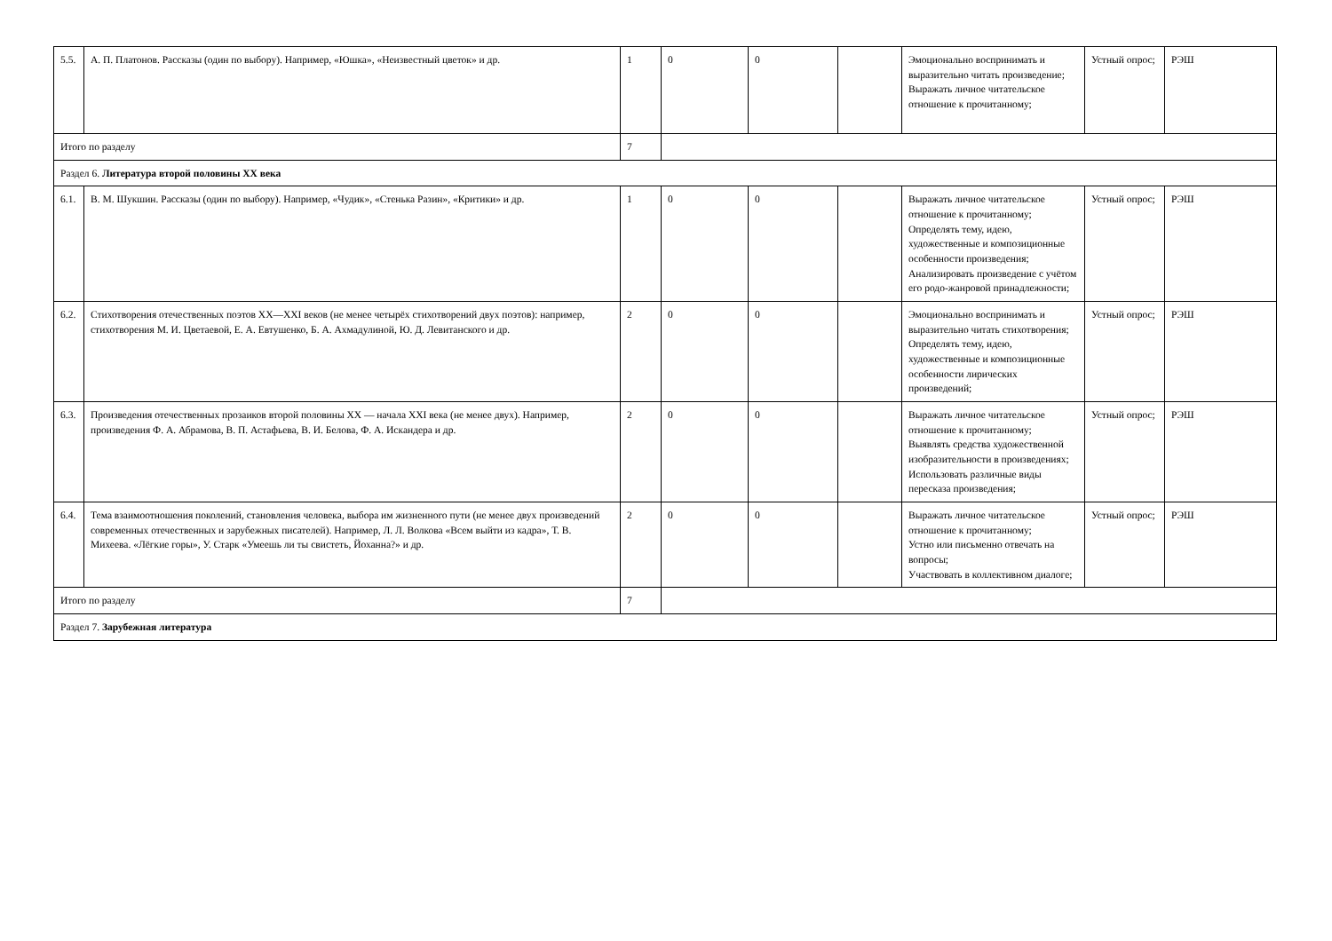| 5.5. | А. П. Платонов. Рассказы (один по выбору). Например, «Юшка», «Неизвестный цветок» и др. | 1 | 0 | 0 | | Эмоционально воспринимать и выразительно читать произведение; Выражать личное читательское отношение к прочитанному; | Устный опрос; | РЭШ |
| Итого по разделу | | 7 | | | | | | |
| Раздел 6. Литература второй половины XX века | | | | | | | | |
| 6.1. | В. М. Шукшин. Рассказы (один по выбору). Например, «Чудик», «Стенька Разин», «Критики» и др. | 1 | 0 | 0 | | Выражать личное читательское отношение к прочитанному; Определять тему, идею, художественные и композиционные особенности произведения; Анализировать произведение с учётом его родо-жанровой принадлежности; | Устный опрос; | РЭШ |
| 6.2. | Стихотворения отечественных поэтов XX—XXI веков (не менее четырёх стихотворений двух поэтов): например, стихотворения М. И. Цветаевой, Е. А. Евтушенко, Б. А. Ахмадулиной, Ю. Д. Левитанского и др. | 2 | 0 | 0 | | Эмоционально воспринимать и выразительно читать стихотворения; Определять тему, идею, художественные и композиционные особенности лирических произведений; | Устный опрос; | РЭШ |
| 6.3. | Произведения отечественных прозаиков второй половины XX — начала XXI века (не менее двух). Например, произведения Ф. А. Абрамова, В. П. Астафьева, В. И. Белова, Ф. А. Искандера и др. | 2 | 0 | 0 | | Выражать личное читательское отношение к прочитанному; Выявлять средства художественной изобразительности в произведениях; Использовать различные виды пересказа произведения; | Устный опрос; | РЭШ |
| 6.4. | Тема взаимоотношения поколений, становления человека, выбора им жизненного пути (не менее двух произведений современных отечественных и зарубежных писателей). Например, Л. Л. Волкова «Всем выйти из кадра», Т. В. Михеева. «Лёгкие горы», У. Старк «Умеешь ли ты свистеть, Йоханна?» и др. | 2 | 0 | 0 | | Выражать личное читательское отношение к прочитанному; Устно или письменно отвечать на вопросы; Участвовать в коллективном диалоге; | Устный опрос; | РЭШ |
| Итого по разделу | | 7 | | | | | | |
| Раздел 7. Зарубежная литература | | | | | | | | |